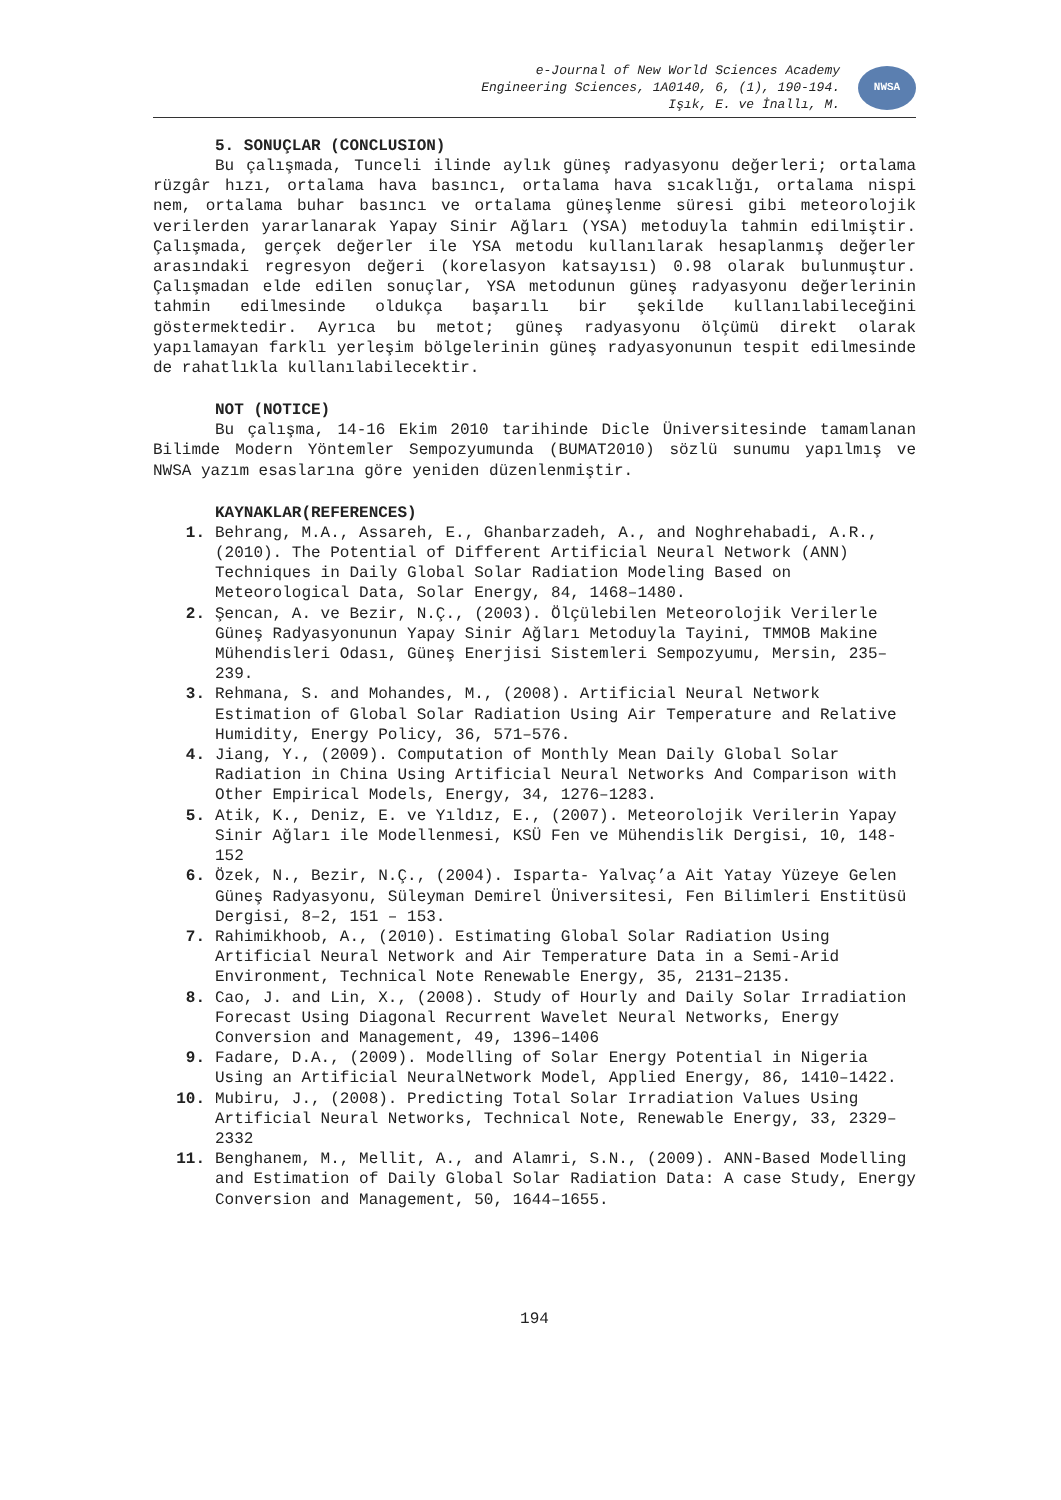e-Journal of New World Sciences Academy
Engineering Sciences, 1A0140, 6, (1), 190-194.
Işık, E. ve İnallı, M.
NWSA
5. SONUÇLAR (CONCLUSION)
Bu çalışmada, Tunceli ilinde aylık güneş radyasyonu değerleri; ortalama rüzgâr hızı, ortalama hava basıncı, ortalama hava sıcaklığı, ortalama nispi nem, ortalama buhar basıncı ve ortalama güneşlenme süresi gibi meteorolojik verilerden yararlanarak Yapay Sinir Ağları (YSA) metoduyla tahmin edilmiştir. Çalışmada, gerçek değerler ile YSA metodu kullanılarak hesaplanmış değerler arasındaki regresyon değeri (korelasyon katsayısı) 0.98 olarak bulunmuştur. Çalışmadan elde edilen sonuçlar, YSA metodunun güneş radyasyonu değerlerinin tahmin edilmesinde oldukça başarılı bir şekilde kullanılabileceğini göstermektedir. Ayrıca bu metot; güneş radyasyonu ölçümü direkt olarak yapılamayan farklı yerleşim bölgelerinin güneş radyasyonunun tespit edilmesinde de rahatlıkla kullanılabilecektir.
NOT (NOTICE)
Bu çalışma, 14-16 Ekim 2010 tarihinde Dicle Üniversitesinde tamamlanan Bilimde Modern Yöntemler Sempozyumunda (BUMAT2010) sözlü sunumu yapılmış ve NWSA yazım esaslarına göre yeniden düzenlenmiştir.
KAYNAKLAR(REFERENCES)
1. Behrang, M.A., Assareh, E., Ghanbarzadeh, A., and Noghrehabadi, A.R., (2010). The Potential of Different Artificial Neural Network (ANN) Techniques in Daily Global Solar Radiation Modeling Based on Meteorological Data, Solar Energy, 84, 1468–1480.
2. Şencan, A. ve Bezir, N.Ç., (2003). Ölçülebilen Meteorolojik Verilerle Güneş Radyasyonunun Yapay Sinir Ağları Metoduyla Tayini, TMMOB Makine Mühendisleri Odası, Güneş Enerjisi Sistemleri Sempozyumu, Mersin, 235–239.
3. Rehmana, S. and Mohandes, M., (2008). Artificial Neural Network Estimation of Global Solar Radiation Using Air Temperature and Relative Humidity, Energy Policy, 36, 571–576.
4. Jiang, Y., (2009). Computation of Monthly Mean Daily Global Solar Radiation in China Using Artificial Neural Networks And Comparison with Other Empirical Models, Energy, 34, 1276–1283.
5. Atik, K., Deniz, E. ve Yıldız, E., (2007). Meteorolojik Verilerin Yapay Sinir Ağları ile Modellenmesi, KSÜ Fen ve Mühendislik Dergisi, 10, 148-152
6. Özek, N., Bezir, N.Ç., (2004). Isparta- Yalvaç’a Ait Yatay Yüzeye Gelen Güneş Radyasyonu, Süleyman Demirel Üniversitesi, Fen Bilimleri Enstitüsü Dergisi, 8–2, 151 – 153.
7. Rahimikhoob, A., (2010). Estimating Global Solar Radiation Using Artificial Neural Network and Air Temperature Data in a Semi-Arid Environment, Technical Note Renewable Energy, 35, 2131–2135.
8. Cao, J. and Lin, X., (2008). Study of Hourly and Daily Solar Irradiation Forecast Using Diagonal Recurrent Wavelet Neural Networks, Energy Conversion and Management, 49, 1396–1406
9. Fadare, D.A., (2009). Modelling of Solar Energy Potential in Nigeria Using an Artificial NeuralNetwork Model, Applied Energy, 86, 1410–1422.
10. Mubiru, J., (2008). Predicting Total Solar Irradiation Values Using Artificial Neural Networks, Technical Note, Renewable Energy, 33, 2329–2332
11. Benghanem, M., Mellit, A., and Alamri, S.N., (2009). ANN-Based Modelling and Estimation of Daily Global Solar Radiation Data: A case Study, Energy Conversion and Management, 50, 1644–1655.
194